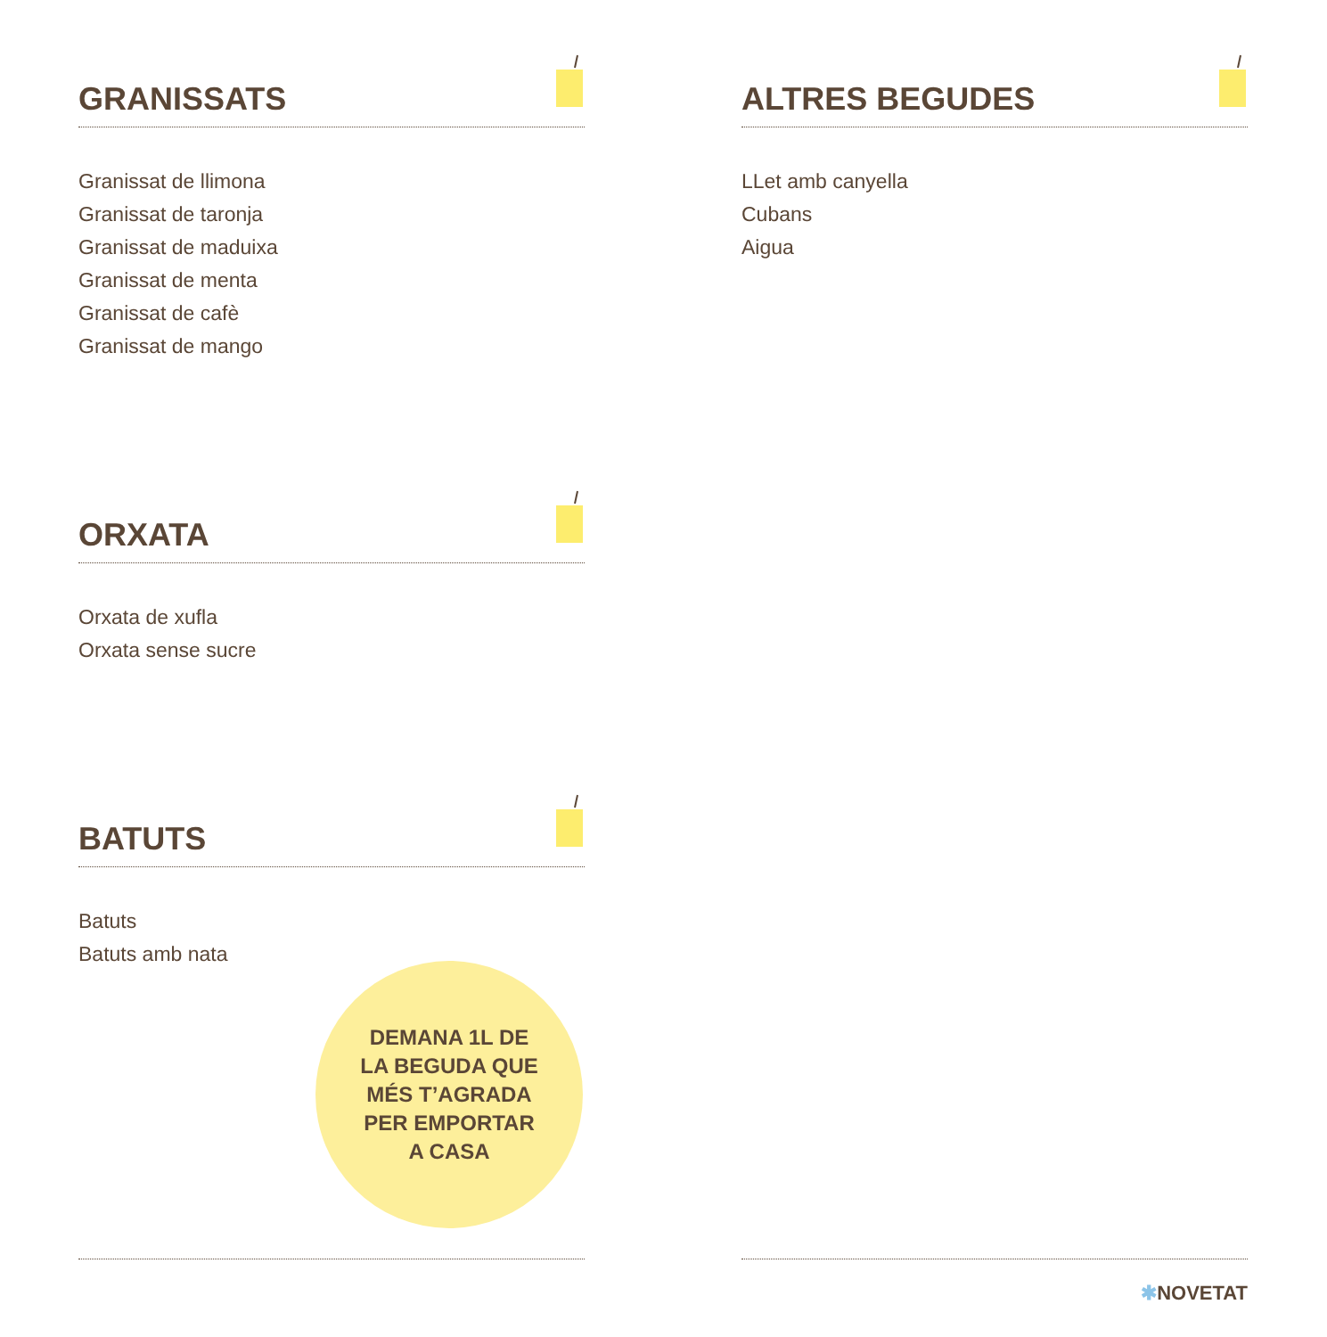GRANISSATS
Granissat de llimona
Granissat de taronja
Granissat de maduixa
Granissat de menta
Granissat de cafè
Granissat de mango
ALTRES BEGUDES
LLet amb canyella
Cubans
Aigua
ORXATA
Orxata de xufla
Orxata sense sucre
BATUTS
Batuts
Batuts amb nata
DEMANA 1L DE
LA BEGUDA QUE
MÉS T’AGRADA
PER EMPORTAR
A CASA
✱NOVETAT